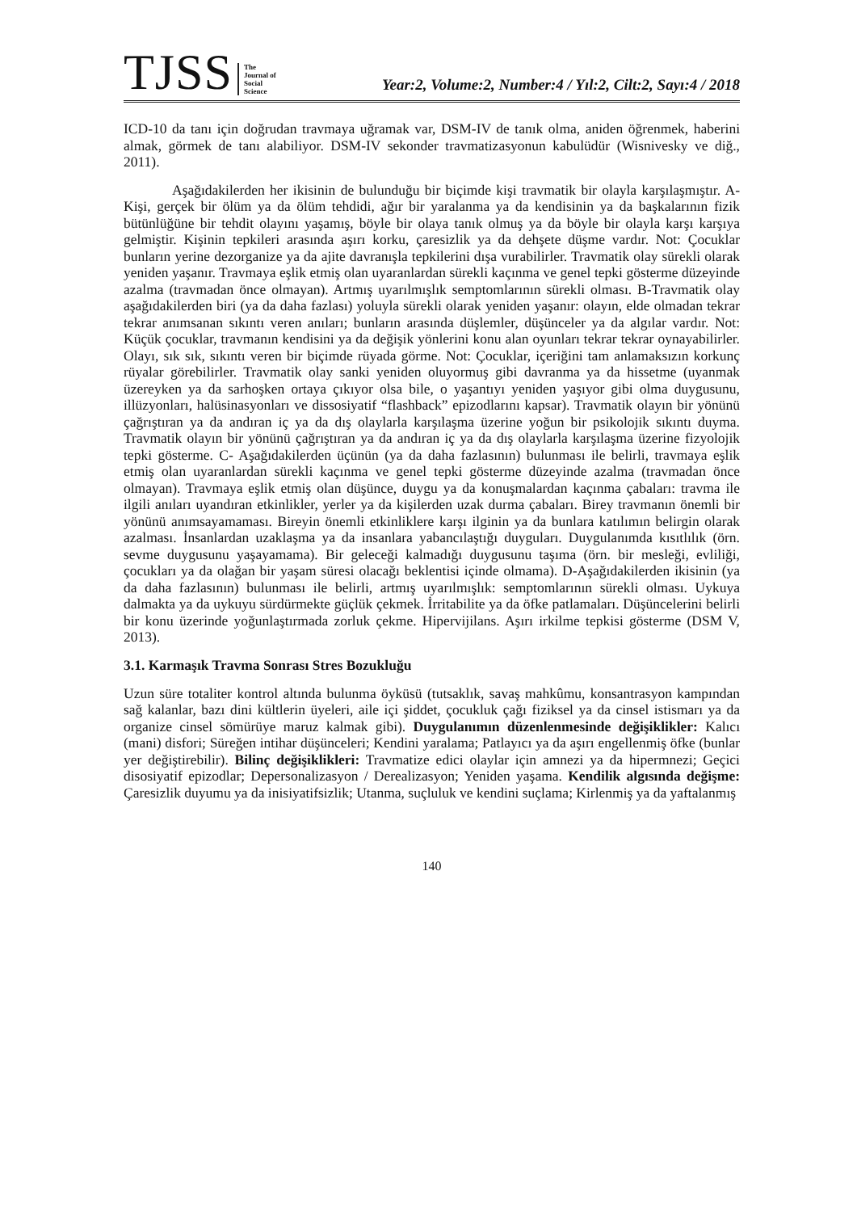TJSS
The
Journal of
Social
Science
Year:2, Volume:2, Number:4 / Yıl:2, Cilt:2, Sayı:4 / 2018
ICD-10 da tanı için doğrudan travmaya uğramak var, DSM-IV de tanık olma, aniden öğrenmek, haberini almak, görmek de tanı alabiliyor. DSM-IV sekonder travmatizasyonun kabulüdür (Wisnivesky ve diğ., 2011).
Aşağıdakilerden her ikisinin de bulunduğu bir biçimde kişi travmatik bir olayla karşılaşmıştır. A- Kişi, gerçek bir ölüm ya da ölüm tehdidi, ağır bir yaralanma ya da kendisinin ya da başkalarının fizik bütünlüğüne bir tehdit olayını yaşamış, böyle bir olaya tanık olmuş ya da böyle bir olayla karşı karşıya gelmiştir. Kişinin tepkileri arasında aşırı korku, çaresizlik ya da dehşete düşme vardır. Not: Çocuklar bunların yerine dezorganize ya da ajite davranışla tepkilerini dışa vurabilirler. Travmatik olay sürekli olarak yeniden yaşanır. Travmaya eşlik etmiş olan uyaranlardan sürekli kaçınma ve genel tepki gösterme düzeyinde azalma (travmadan önce olmayan). Artmış uyarılmışlık semptomlarının sürekli olması. B-Travmatik olay aşağıdakilerden biri (ya da daha fazlası) yoluyla sürekli olarak yeniden yaşanır: olayın, elde olmadan tekrar tekrar anımsanan sıkıntı veren anıları; bunların arasında düşlemler, düşünceler ya da algılar vardır. Not: Küçük çocuklar, travmanın kendisini ya da değişik yönlerini konu alan oyunları tekrar tekrar oynayabilirler. Olayı, sık sık, sıkıntı veren bir biçimde rüyada görme. Not: Çocuklar, içeriğini tam anlamaksızın korkunç rüyalar görebilirler. Travmatik olay sanki yeniden oluyormuş gibi davranma ya da hissetme (uyanmak üzereyken ya da sarhoşken ortaya çıkıyor olsa bile, o yaşantıyı yeniden yaşıyor gibi olma duygusunu, illüzyonları, halüsinasyonları ve dissosiyatif “flashback” epizodlarını kapsar). Travmatik olayın bir yönünü çağrıştıran ya da andıran iç ya da dış olaylarla karşılaşma üzerine yoğun bir psikolojik sıkıntı duyma. Travmatik olayın bir yönünü çağrıştıran ya da andıran iç ya da dış olaylarla karşılaşma üzerine fizyolojik tepki gösterme. C- Aşağıdakilerden üçünün (ya da daha fazlasının) bulunması ile belirli, travmaya eşlik etmiş olan uyaranlardan sürekli kaçınma ve genel tepki gösterme düzeyinde azalma (travmadan önce olmayan). Travmaya eşlik etmiş olan düşünce, duygu ya da konuşmalardan kaçınma çabaları: travma ile ilgili anıları uyandıran etkinlikler, yerler ya da kişilerden uzak durma çabaları. Birey travmanın önemli bir yönünü anımsayamaması. Bireyin önemli etkinliklere karşı ilginin ya da bunlara katılımın belirgin olarak azalması. İnsanlardan uzaklaşma ya da insanlara yabancılaştığı duyguları. Duygulanımda kısıtlılık (örn. sevme duygusunu yaşayamama). Bir geleceği kalmadığı duygusunu taşıma (örn. bir mesleği, evliliği, çocukları ya da olağan bir yaşam süresi olacağı beklentisi içinde olmama). D-Aşağıdakilerden ikisinin (ya da daha fazlasının) bulunması ile belirli, artmış uyarılmışlık: semptomlarının sürekli olması. Uykuya dalmakta ya da uykuyu sürdürmekte güçlük çekmek. İrritabilite ya da öfke patlamaları. Düşüncelerini belirli bir konu üzerinde yoğunlaştırmada zorluk çekme. Hipervijilans. Aşırı irkilme tepkisi gösterme (DSM V, 2013).
3.1. Karmaşık Travma Sonrası Stres Bozukluğu
Uzun süre totaliter kontrol altında bulunma öyküsü (tutsaklık, savaş mahkûmu, konsantrasyon kampından sağ kalanlar, bazı dini kültlerin üyeleri, aile içi şiddet, çocukluk çağı fiziksel ya da cinsel istismarı ya da organize cinsel sömürüye maruz kalmak gibi). Duygulanımın düzenlenmesinde değişiklikler: Kalıcı (mani) disfori; Süreğen intihar düşünceleri; Kendini yaralama; Patlayıcı ya da aşırı engellenmiş öfke (bunlar yer değiştirebilir). Bilinç değişiklikleri: Travmatize edici olaylar için amnezi ya da hipermnezi; Geçici disosiyatif epizodlar; Depersonalizasyon / Derealizasyon; Yeniden yaşama. Kendilik algısında değişme: Çaresizlik duyumu ya da inisiyatifsizlik; Utanma, suçluluk ve kendini suçlama; Kirlenmiş ya da yaftalanmış
140